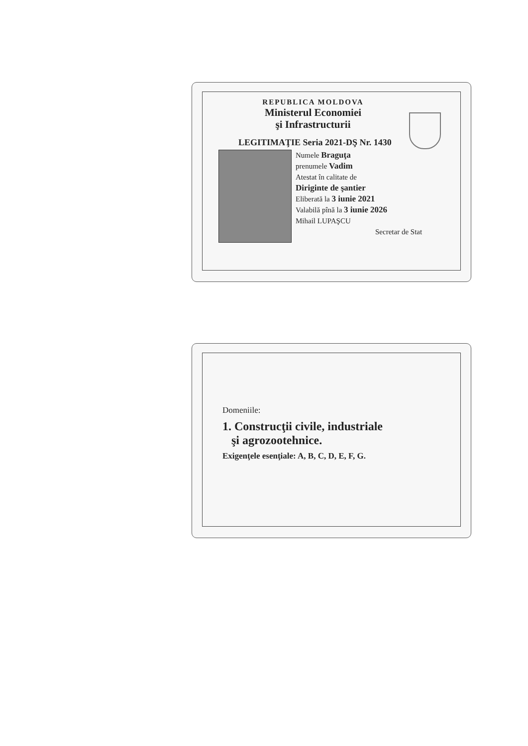REPUBLICA MOLDOVA
Ministerul Economiei
şi Infrastructurii
LEGITIMAŢIE Seria 2021-DŞ Nr. 1430
Numele Braguţa
prenumele Vadim
Atestat în calitate de
Diriginte de şantier
Eliberată la 3 iunie 2021
Valabilă pînă la 3 iunie 2026
Mihail LUPAŞCU
Secretar de Stat
Domeniile:
1. Construcţii civile, industriale
şi agrozootehnice.
Exigenţele esenţiale: A, B, C, D, E, F, G.